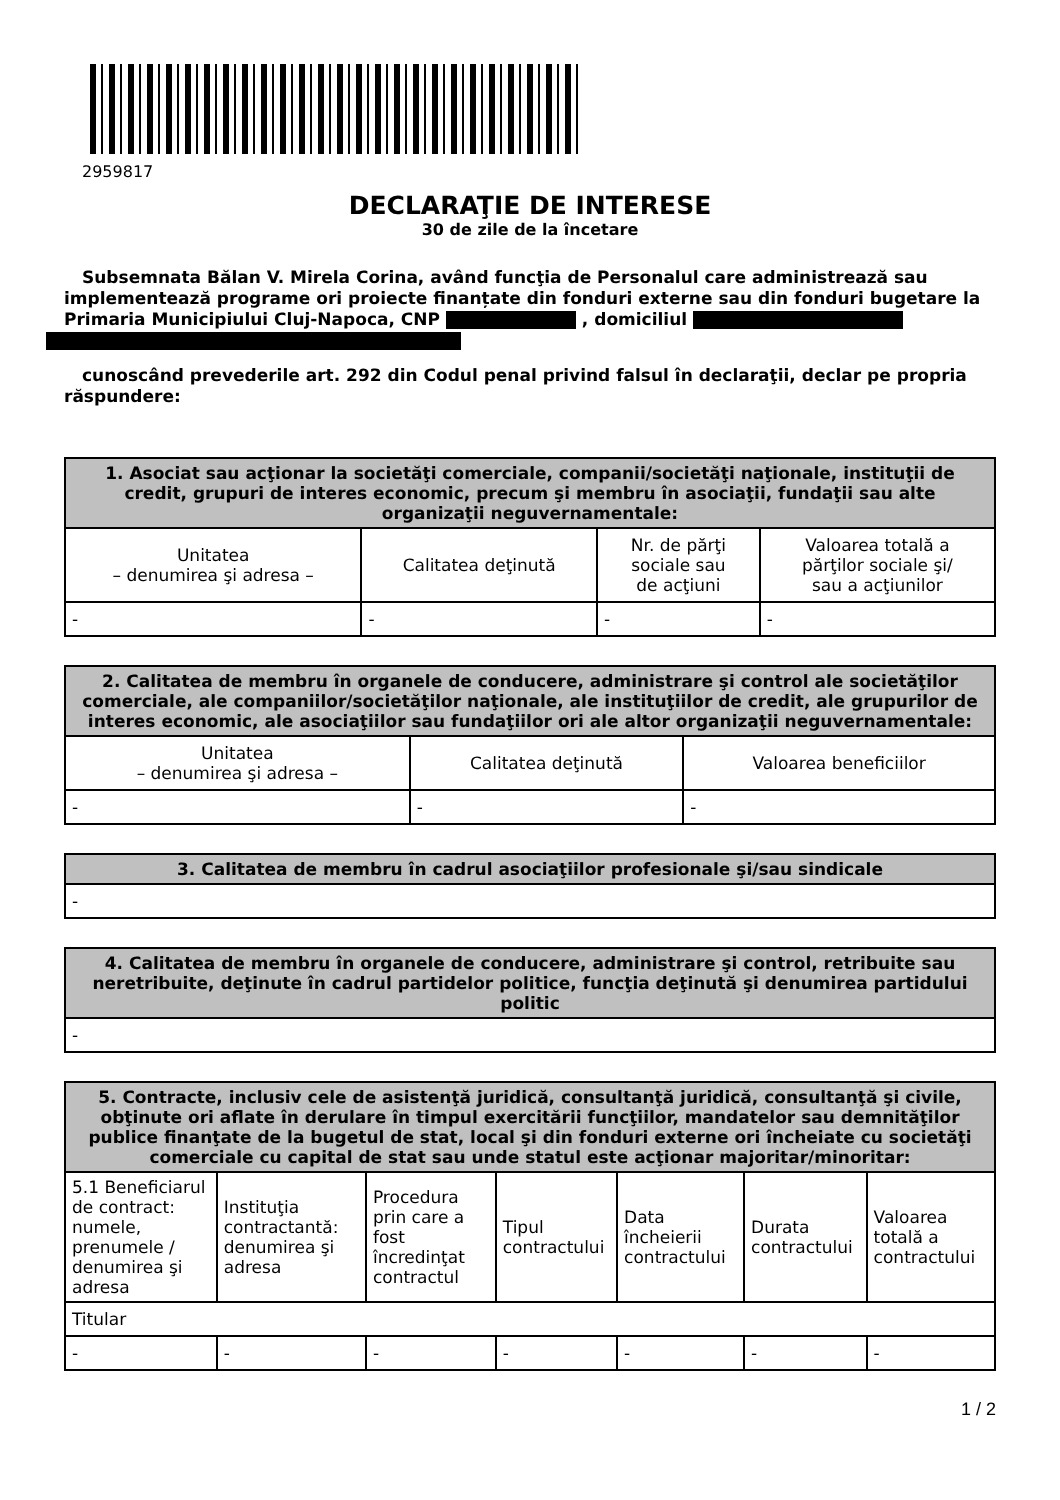2959817
DECLARAŢIE DE INTERESE
30 de zile de la încetare
Subsemnata Bălan V. Mirela Corina, având funcţia de Personalul care administrează sau implementează programe ori proiecte finanțate din fonduri externe sau din fonduri bugetare la Primaria Municipiului Cluj-Napoca, CNP , domiciliul
cunoscând prevederile art. 292 din Codul penal privind falsul în declaraţii, declar pe propria răspundere:
| 1. Asociat sau acţionar la societăţi comerciale, companii/societăţi naţionale, instituţii de credit, grupuri de interes economic, precum şi membru în asociaţii, fundaţii sau alte organizaţii neguvernamentale: | | | |
| --- | --- | --- | --- |
| Unitatea – denumirea şi adresa – | Calitatea deţinută | Nr. de părţi sociale sau de acţiuni | Valoarea totală a părţilor sociale şi/ sau a acţiunilor |
| - | - | - | - |
| 2. Calitatea de membru în organele de conducere, administrare şi control ale societăţilor comerciale, ale companiilor/societăţilor naţionale, ale instituţiilor de credit, ale grupurilor de interes economic, ale asociaţiilor sau fundaţiilor ori ale altor organizaţii neguvernamentale: | | |
| --- | --- | --- |
| Unitatea – denumirea şi adresa – | Calitatea deţinută | Valoarea beneficiilor |
| - | - | - |
| 3. Calitatea de membru în cadrul asociaţiilor profesionale şi/sau sindicale |
| --- |
| - |
| 4. Calitatea de membru în organele de conducere, administrare şi control, retribuite sau neretribuite, deţinute în cadrul partidelor politice, funcţia deţinută şi denumirea partidului politic |
| --- |
| - |
| 5. Contracte, inclusiv cele de asistenţă juridică, consultanţă juridică, consultanţă şi civile, obţinute ori aflate în derulare în timpul exercitării funcţiilor, mandatelor sau demnităţilor publice finanţate de la bugetul de stat, local şi din fonduri externe ori încheiate cu societăţi comerciale cu capital de stat sau unde statul este acţionar majoritar/minoritar: | | | | | | |
| --- | --- | --- | --- | --- | --- | --- |
| 5.1 Beneficiarul de contract: numele, prenumele / denumirea şi adresa | Instituţia contractantă: denumirea şi adresa | Procedura prin care a fost încredinţat contractul | Tipul contractului | Data încheierii contractului | Durata contractului | Valoarea totală a contractului |
| Titular | | | | | | |
| - | - | - | - | - | - | - |
1 / 2